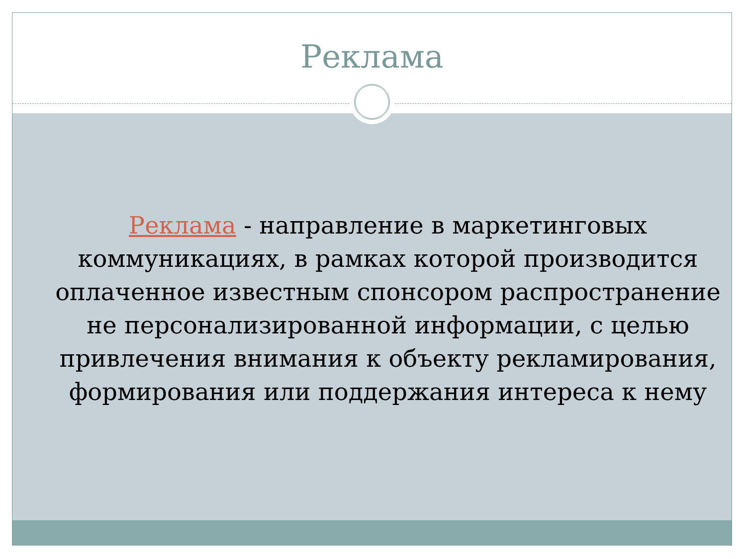Реклама
Реклама - направление в маркетинговых коммуникациях, в рамках которой производится оплаченное известным спонсором распространение не персонализированной информации, с целью привлечения внимания к объекту рекламирования, формирования или поддержания интереса к нему